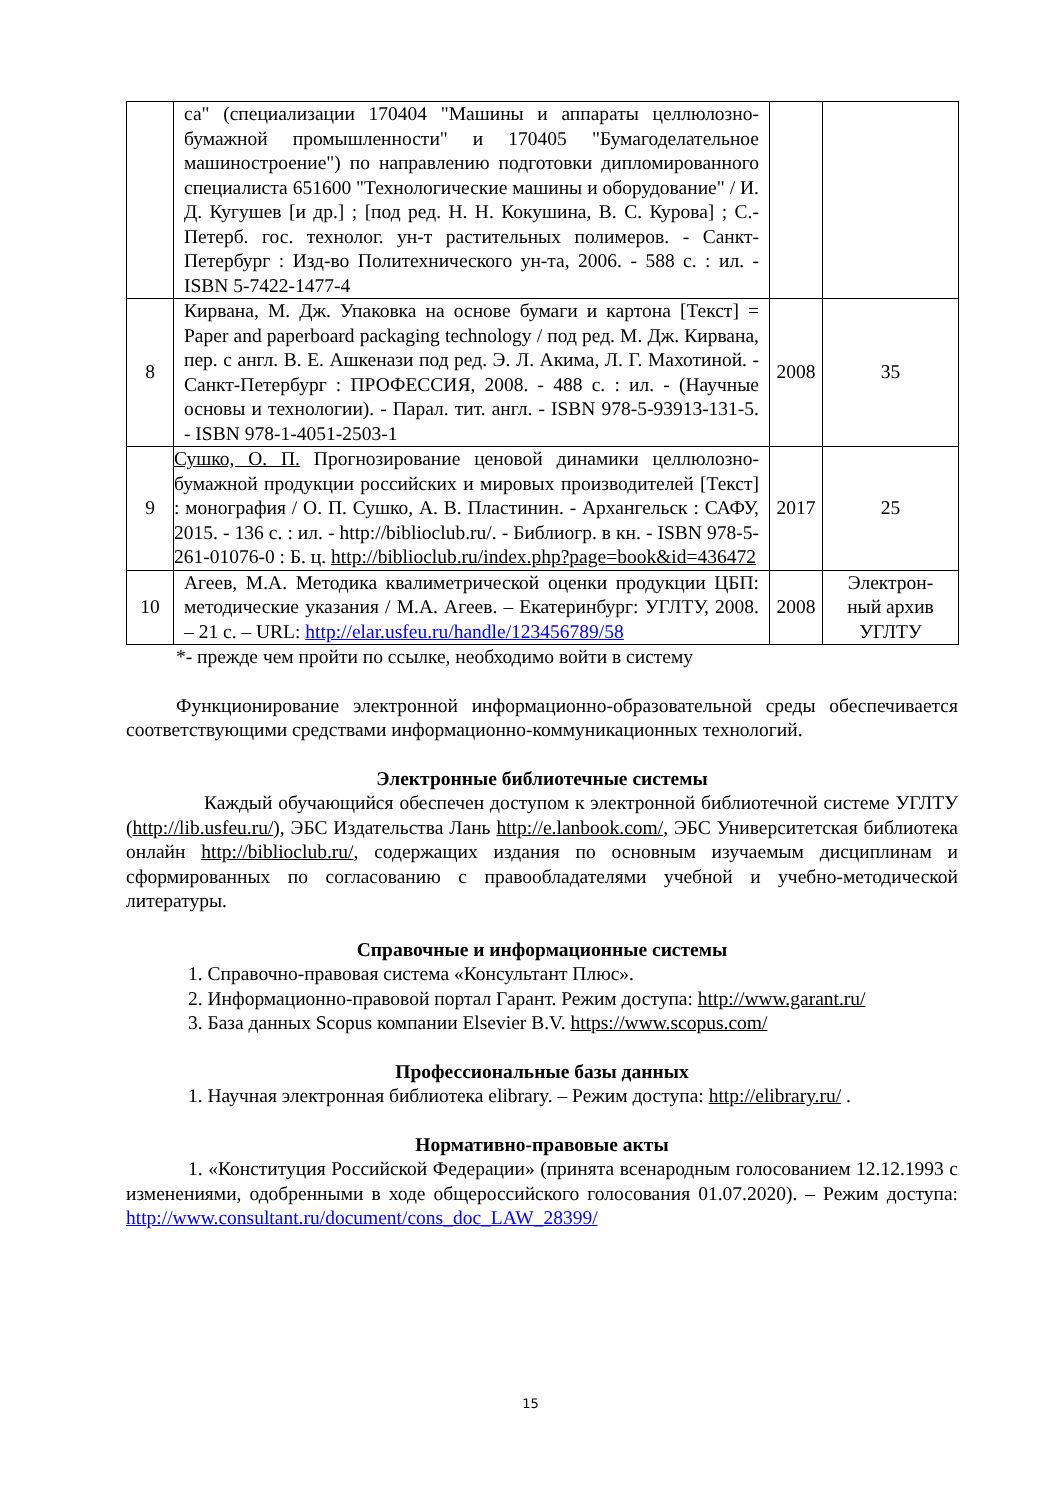| | са" (специализации 170404 "Машины и аппараты целлюлозно-бумажной промышленности" и 170405 "Бумагоделательное машиностроение") по направлению подготовки дипломированного специалиста 651600 "Технологические машины и оборудование" / И. Д. Кугушев [и др.] ; [под ред. Н. Н. Кокушина, В. С. Курова] ; С.-Петерб. гос. технолог. ун-т растительных полимеров. - Санкт-Петербург : Изд-во Политехнического ун-та, 2006. - 588 с. : ил. - ISBN 5-7422-1477-4 | | |
| 8 | Кирвана, М. Дж. Упаковка на основе бумаги и картона [Текст] = Paper and paperboard packaging technology / под ред. М. Дж. Кирвана, пер. с англ. В. Е. Ашкенази под ред. Э. Л. Акима, Л. Г. Махотиной. - Санкт-Петербург : ПРОФЕССИЯ, 2008. - 488 с. : ил. - (Научные основы и технологии). - Парал. тит. англ. - ISBN 978-5-93913-131-5. - ISBN 978-1-4051-2503-1 | 2008 | 35 |
| 9 | Сушко, О. П. Прогнозирование ценовой динамики целлюлозно-бумажной продукции российских и мировых производителей [Текст] : монография / О. П. Сушко, А. В. Пластинин. - Архангельск : САФУ, 2015. - 136 с. : ил. - http://biblioclub.ru/. - Библиогр. в кн. - ISBN 978-5-261-01076-0 : Б. ц. http://biblioclub.ru/index.php?page=book&id=436472 | 2017 | 25 |
| 10 | Агеев, М.А. Методика квалиметрической оценки продукции ЦБП: методические указания / М.А. Агеев. – Екатеринбург: УГЛТУ, 2008. – 21 с. – URL: http://elar.usfeu.ru/handle/123456789/58 | 2008 | Электрон-ный архив УГЛТУ |
*- прежде чем пройти по ссылке, необходимо войти в систему
Функционирование электронной информационно-образовательной среды обеспечивается соответствующими средствами информационно-коммуникационных технологий.
Электронные библиотечные системы
Каждый обучающийся обеспечен доступом к электронной библиотечной системе УГЛТУ (http://lib.usfeu.ru/), ЭБС Издательства Лань http://e.lanbook.com/, ЭБС Университетская библиотека онлайн http://biblioclub.ru/, содержащих издания по основным изучаемым дисциплинам и сформированных по согласованию с правообладателями учебной и учебно-методической литературы.
Справочные и информационные системы
1. Справочно-правовая система «Консультант Плюс».
2. Информационно-правовой портал Гарант. Режим доступа: http://www.garant.ru/
3. База данных Scopus компании Elsevier B.V. https://www.scopus.com/
Профессиональные базы данных
1. Научная электронная библиотека elibrary. – Режим доступа: http://elibrary.ru/ .
Нормативно-правовые акты
1. «Конституция Российской Федерации» (принята всенародным голосованием 12.12.1993 с изменениями, одобренными в ходе общероссийского голосования 01.07.2020). – Режим доступа: http://www.consultant.ru/document/cons_doc_LAW_28399/
15